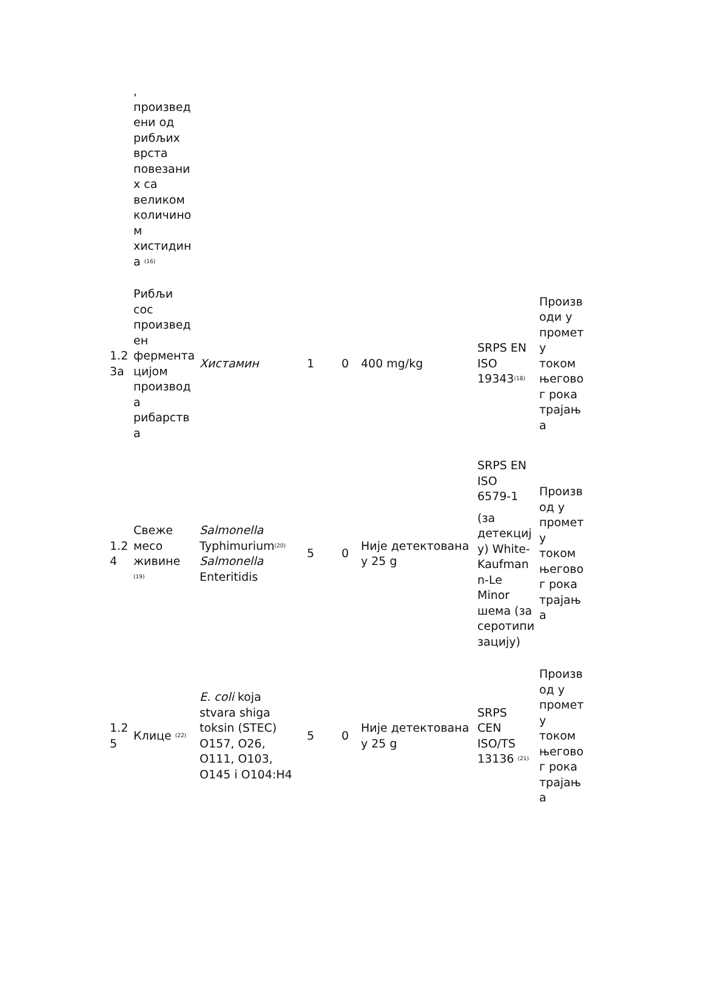| | , произвед ени од рибљих врста повезани х са великом количино м хистидин а <sup>(16)</sup> | | | | | | |
| 1.2 3а | Рибљи сос произвед ен фермента цијом производ а рибарств а | Хистамин | 1 | 0 | 400 mg/kg | SRPS EN ISO 19343<sup>(18)</sup> | Произв оди у промет у током његово г рока трајањ а |
| 1.2 4 | Свеже месо живине <sup>(19)</sup> | Salmonella Typhimurium<sup>(20)</sup> Salmonella Enteritidis | 5 | 0 | Није детектована у 25 g | SRPS EN ISO 6579-1 (за детекциј у) White- Kaufman n-Le Minor шема (за серотипи зацију) | Произв од у промет у током његово г рока трајањ а |
| 1.2 5 | Клице <sup>(22)</sup> | E. coli koja stvara shiga toksin (STEC) O157, O26, O111, O103, O145 i O104:H4 | 5 | 0 | Није детектована у 25 g | SRPS CEN ISO/TS 13136 <sup>(21)</sup> | Произв од у промет у током његово г рока трајањ а |